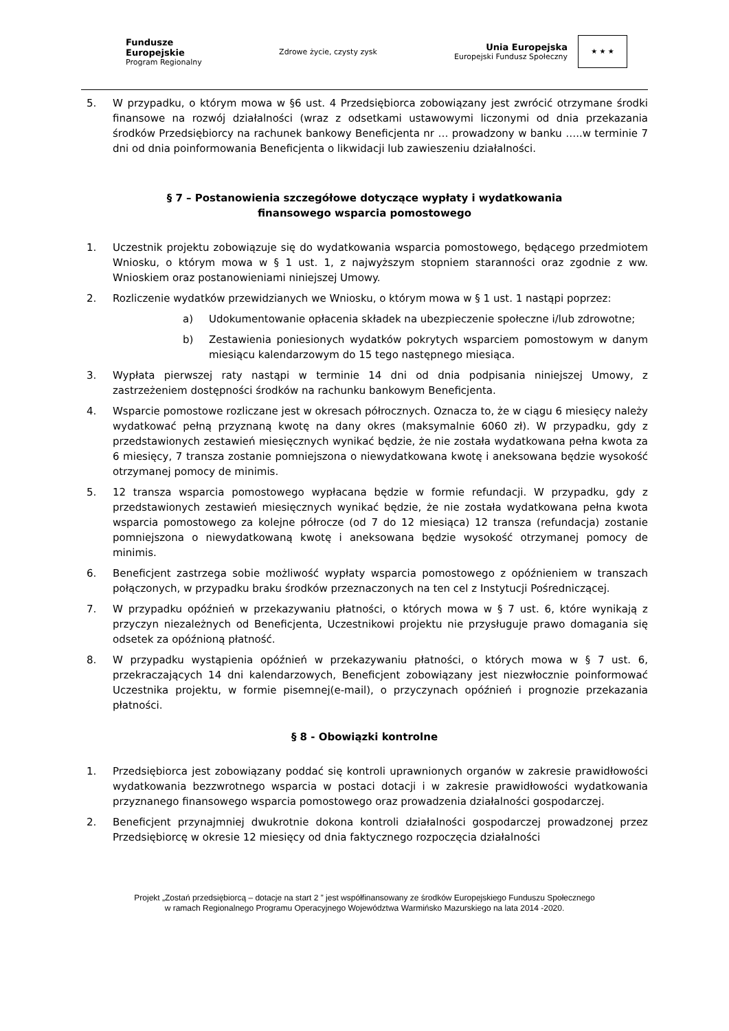Fundusze
Europejskie
Program Regionalny
Zdrowe życie, czysty zysk
Unia Europejska
Europejski Fundusz Społeczny
★ ★ ★
5. W przypadku, o którym mowa w §6 ust. 4 Przedsiębiorca zobowiązany jest zwrócić otrzymane środki finansowe na rozwój działalności (wraz z odsetkami ustawowymi liczonymi od dnia przekazania środków Przedsiębiorcy na rachunek bankowy Beneficjenta nr … prowadzony w banku …..w terminie 7 dni od dnia poinformowania Beneficjenta o likwidacji lub zawieszeniu działalności.
§ 7 – Postanowienia szczegółowe dotyczące wypłaty i wydatkowania
finansowego wsparcia pomostowego
1. Uczestnik projektu zobowiązuje się do wydatkowania wsparcia pomostowego, będącego przedmiotem Wniosku, o którym mowa w § 1 ust. 1, z najwyższym stopniem staranności oraz zgodnie z ww. Wnioskiem oraz postanowieniami niniejszej Umowy.
2. Rozliczenie wydatków przewidzianych we Wniosku, o którym mowa w § 1 ust. 1 nastąpi poprzez:
a) Udokumentowanie opłacenia składek na ubezpieczenie społeczne i/lub zdrowotne;
b) Zestawienia poniesionych wydatków pokrytych wsparciem pomostowym w danym miesiącu kalendarzowym do 15 tego następnego miesiąca.
3. Wypłata pierwszej raty nastąpi w terminie 14 dni od dnia podpisania niniejszej Umowy, z zastrzeżeniem dostępności środków na rachunku bankowym Beneficjenta.
4. Wsparcie pomostowe rozliczane jest w okresach półrocznych. Oznacza to, że w ciągu 6 miesięcy należy wydatkować pełną przyznaną kwotę na dany okres (maksymalnie 6060 zł). W przypadku, gdy z przedstawionych zestawień miesięcznych wynikać będzie, że nie została wydatkowana pełna kwota za 6 miesięcy, 7 transza zostanie pomniejszona o niewydatkowana kwotę i aneksowana będzie wysokość otrzymanej pomocy de minimis.
5. 12 transza wsparcia pomostowego wypłacana będzie w formie refundacji. W przypadku, gdy z przedstawionych zestawień miesięcznych wynikać będzie, że nie została wydatkowana pełna kwota wsparcia pomostowego za kolejne półrocze (od 7 do 12 miesiąca) 12 transza (refundacja) zostanie pomniejszona o niewydatkowaną kwotę i aneksowana będzie wysokość otrzymanej pomocy de minimis.
6. Beneficjent zastrzega sobie możliwość wypłaty wsparcia pomostowego z opóźnieniem w transzach połączonych, w przypadku braku środków przeznaczonych na ten cel z Instytucji Pośredniczącej.
7. W przypadku opóźnień w przekazywaniu płatności, o których mowa w § 7 ust. 6, które wynikają z przyczyn niezależnych od Beneficjenta, Uczestnikowi projektu nie przysługuje prawo domagania się odsetek za opóźnioną płatność.
8. W przypadku wystąpienia opóźnień w przekazywaniu płatności, o których mowa w § 7 ust. 6, przekraczających 14 dni kalendarzowych, Beneficjent zobowiązany jest niezwłocznie poinformować Uczestnika projektu, w formie pisemnej(e-mail), o przyczynach opóźnień i prognozie przekazania płatności.
§ 8 - Obowiązki kontrolne
1. Przedsiębiorca jest zobowiązany poddać się kontroli uprawnionych organów w zakresie prawidłowości wydatkowania bezzwrotnego wsparcia w postaci dotacji i w zakresie prawidłowości wydatkowania przyznanego finansowego wsparcia pomostowego oraz prowadzenia działalności gospodarczej.
2. Beneficjent przynajmniej dwukrotnie dokona kontroli działalności gospodarczej prowadzonej przez Przedsiębiorcę w okresie 12 miesięcy od dnia faktycznego rozpoczęcia działalności
Projekt „Zostań przedsiębiorcą – dotacje na start 2 ” jest współfinansowany ze środków Europejskiego Funduszu Społecznego
w ramach Regionalnego Programu Operacyjnego Województwa Warmińsko Mazurskiego na lata 2014 -2020.